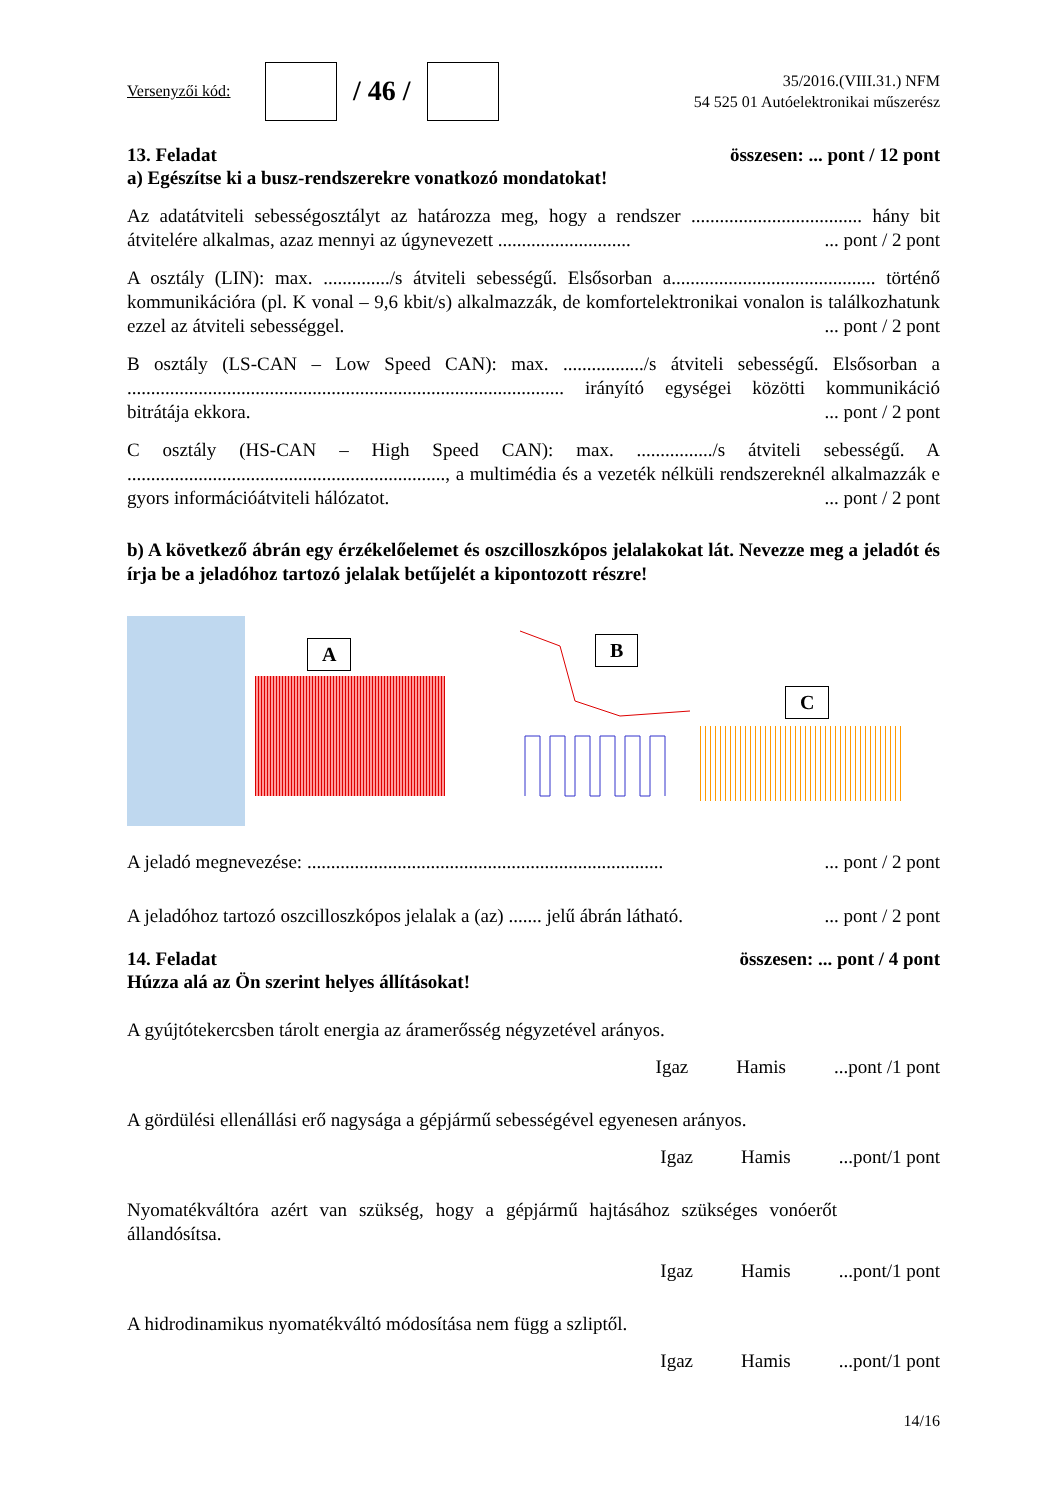Versenyzői kód:
/ 46 /
35/2016.(VIII.31.) NFM
54 525 01 Autóelektronikai műszerész
13. Feladat összesen: ... pont / 12 pont
a) Egészítse ki a busz-rendszerekre vonatkozó mondatokat!
Az adatátviteli sebességosztályt az határozza meg, hogy a rendszer .................................... hány bit átvitelére alkalmas, azaz mennyi az úgynevezett ............................ ... pont / 2 pont
A osztály (LIN): max. ............../s átviteli sebességű. Elsősorban a........................................... történő kommunikációra (pl. K vonal – 9,6 kbit/s) alkalmazzák, de komfortelektronikai vonalon is találkozhatunk ezzel az átviteli sebességgel. ... pont / 2 pont
B osztály (LS-CAN – Low Speed CAN): max. ................./s átviteli sebességű. Elsősorban a ............................................................................................ irányító egységei közötti kommunikáció bitrátája ekkora. ... pont / 2 pont
C osztály (HS-CAN – High Speed CAN): max. ................/s átviteli sebességű. A ..................................................................., a multimédia és a vezeték nélküli rendszereknél alkalmazzák e gyors információátviteli hálózatot. ... pont / 2 pont
b) A következő ábrán egy érzékelőelemet és oszcilloszkópos jelalakokat lát. Nevezze meg a jeladót és írja be a jeladóhoz tartozó jelalak betűjelét a kipontozott részre!
A
B
C
A jeladó megnevezése: ........................................................................... ... pont / 2 pont
A jeladóhoz tartozó oszcilloszkópos jelalak a (az) ....... jelű ábrán látható. ... pont / 2 pont
14. Feladat összesen: ... pont / 4 pont
Húzza alá az Ön szerint helyes állításokat!
A gyújtótekercsben tárolt energia az áramerősség négyzetével arányos.
Igaz Hamis...pont /1 pont
A gördülési ellenállási erő nagysága a gépjármű sebességével egyenesen arányos.
Igaz Hamis...pont/1 pont
Nyomatékváltóra azért van szükség, hogy a gépjármű hajtásához szükséges vonóerőt állandósítsa.
Igaz Hamis...pont/1 pont
A hidrodinamikus nyomatékváltó módosítása nem függ a szliptől.
Igaz Hamis...pont/1 pont
14/16